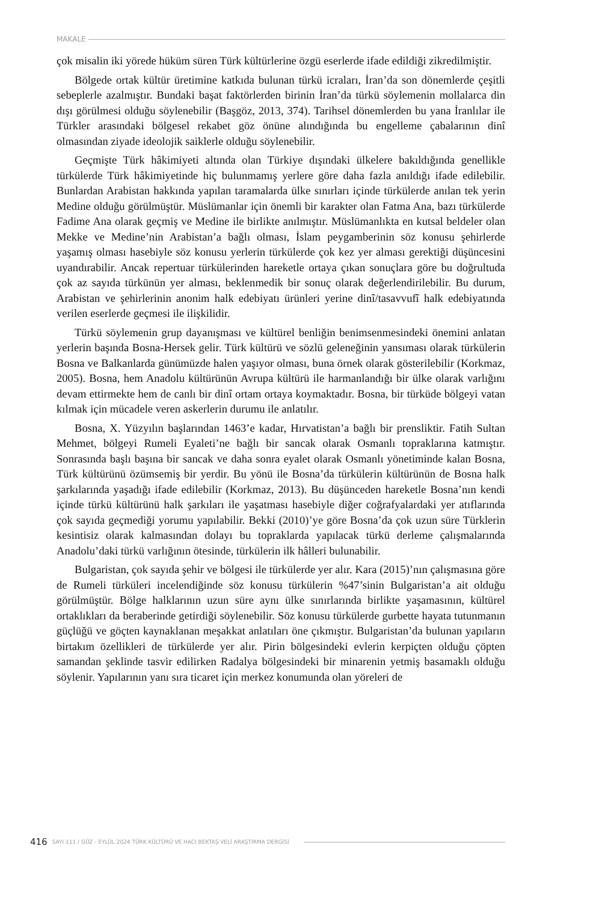MAKALE
çok misalin iki yörede hüküm süren Türk kültürlerine özgü eserlerde ifade edildiği zikredilmiştir.
Bölgede ortak kültür üretimine katkıda bulunan türkü icraları, İran’da son dönemlerde çeşitli sebeplerle azalmıştır. Bundaki başat faktörlerden birinin İran’da türkü söylemenin mollalarca din dışı görülmesi olduğu söylenebilir (Başgöz, 2013, 374). Tarihsel dönemlerden bu yana İranlılar ile Türkler arasındaki bölgesel rekabet göz önüne alındığında bu engelleme çabalarının dinî olmasından ziyade ideolojik saiklerle olduğu söylenebilir.
Geçmişte Türk hâkimiyeti altında olan Türkiye dışındaki ülkelere bakıldığında genellikle türkülerde Türk hâkimiyetinde hiç bulunmamış yerlere göre daha fazla anıldığı ifade edilebilir. Bunlardan Arabistan hakkında yapılan taramalarda ülke sınırları içinde türkülerde anılan tek yerin Medine olduğu görülmüştür. Müslümanlar için önemli bir karakter olan Fatma Ana, bazı türkülerde Fadime Ana olarak geçmiş ve Medine ile birlikte anılmıştır. Müslümanlıkta en kutsal beldeler olan Mekke ve Medine’nin Arabistan’a bağlı olması, İslam peygamberinin söz konusu şehirlerde yaşamış olması hasebiyle söz konusu yerlerin türkülerde çok kez yer alması gerektiği düşüncesini uyandırabilir. Ancak repertuar türkülerinden hareketle ortaya çıkan sonuçlara göre bu doğrultuda çok az sayıda türkünün yer alması, beklenmedik bir sonuç olarak değerlendirilebilir. Bu durum, Arabistan ve şehirlerinin anonim halk edebiyatı ürünleri yerine dinî/tasavvufî halk edebiyatında verilen eserlerde geçmesi ile ilişkilidir.
Türkü söylemenin grup dayanışması ve kültürel benliğin benimsenmesindeki önemini anlatan yerlerin başında Bosna-Hersek gelir. Türk kültürü ve sözlü geleneğinin yansıması olarak türkülerin Bosna ve Balkanlarda günümüzde halen yaşıyor olması, buna örnek olarak gösterilebilir (Korkmaz, 2005). Bosna, hem Anadolu kültürünün Avrupa kültürü ile harmanlandığı bir ülke olarak varlığını devam ettirmekte hem de canlı bir dinî ortam ortaya koymaktadır. Bosna, bir türküde bölgeyi vatan kılmak için mücadele veren askerlerin durumu ile anlatılır.
Bosna, X. Yüzyılın başlarından 1463’e kadar, Hırvatistan’a bağlı bir prensliktir. Fatih Sultan Mehmet, bölgeyi Rumeli Eyaleti’ne bağlı bir sancak olarak Osmanlı topraklarına katmıştır. Sonrasında başlı başına bir sancak ve daha sonra eyalet olarak Osmanlı yönetiminde kalan Bosna, Türk kültürünü özümsemiş bir yerdir. Bu yönü ile Bosna’da türkülerin kültürünün de Bosna halk şarkılarında yaşadığı ifade edilebilir (Korkmaz, 2013). Bu düşünceden hareketle Bosna’nın kendi içinde türkü kültürünü halk şarkıları ile yaşatması hasebiyle diğer coğrafyalardaki yer atıflarında çok sayıda geçmediği yorumu yapılabilir. Bekki (2010)’ye göre Bosna’da çok uzun süre Türklerin kesintisiz olarak kalmasından dolayı bu topraklarda yapılacak türkü derleme çalışmalarında Anadolu’daki türkü varlığının ötesinde, türkülerin ilk hâlleri bulunabilir.
Bulgaristan, çok sayıda şehir ve bölgesi ile türkülerde yer alır. Kara (2015)’nın çalışmasına göre de Rumeli türküleri incelendiğinde söz konusu türkülerin %47’sinin Bulgaristan’a ait olduğu görülmüştür. Bölge halklarının uzun süre aynı ülke sınırlarında birlikte yaşamasının, kültürel ortaklıkları da beraberinde getirdiği söylenebilir. Söz konusu türkülerde gurbette hayata tutunmanın güçlüğü ve göçten kaynaklanan meşakkat anlatıları öne çıkmıştır. Bulgaristan’da bulunan yapıların birtakım özellikleri de türkülerde yer alır. Pirin bölgesindeki evlerin kerpiçten olduğu çöpten samandan şeklinde tasvir edilirken Radalya bölgesindeki bir minarenin yetmiş basamaklı olduğu söylenir. Yapılarının yanı sıra ticaret için merkez konumunda olan yöreleri de
416 SAYI 111 / GÜZ - EYLÜL 2024 TÜRK KÜLTÜRÜ VE HACI BEKTAŞ VELÎ ARAŞTIRMA DERGİSİ